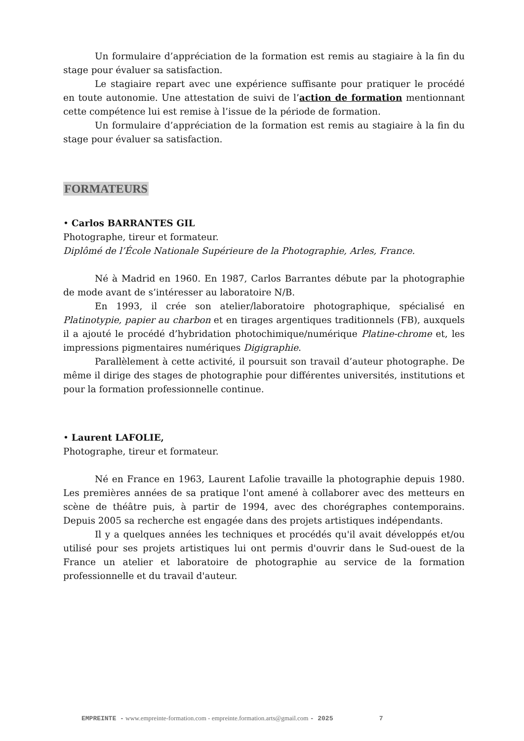Un formulaire d’appréciation de la formation est remis au stagiaire à la fin du stage pour évaluer sa satisfaction.
Le stagiaire repart avec une expérience suffisante pour pratiquer le procédé en toute autonomie. Une attestation de suivi de l’action de formation mentionnant cette compétence lui est remise à l’issue de la période de formation.
Un formulaire d’appréciation de la formation est remis au stagiaire à la fin du stage pour évaluer sa satisfaction.
FORMATEURS
• Carlos BARRANTES GIL
Photographe, tireur et formateur.
Diplômé de l’École Nationale Supérieure de la Photographie, Arles, France.
Né à Madrid en 1960. En 1987, Carlos Barrantes débute par la photographie de mode avant de s’intéresser au laboratoire N/B.
En 1993, il crée son atelier/laboratoire photographique, spécialisé en Platinotypie, papier au charbon et en tirages argentiques traditionnels (FB), auxquels il a ajouté le procédé d’hybridation photochimique/numérique Platine-chrome et, les impressions pigmentaires numériques Digigraphie.
Parallèlement à cette activité, il poursuit son travail d’auteur photographe. De même il dirige des stages de photographie pour différentes universités, institutions et pour la formation professionnelle continue.
• Laurent LAFOLIE,
Photographe, tireur et formateur.
Né en France en 1963, Laurent Lafolie travaille la photographie depuis 1980. Les premières années de sa pratique l'ont amené à collaborer avec des metteurs en scène de théâtre puis, à partir de 1994, avec des chorégraphes contemporains. Depuis 2005 sa recherche est engagée dans des projets artistiques indépendants.
Il y a quelques années les techniques et procédés qu'il avait développés et/ou utilisé pour ses projets artistiques lui ont permis d'ouvrir dans le Sud-ouest de la France un atelier et laboratoire de photographie au service de la formation professionnelle et du travail d'auteur.
EMPREINTE - www.empreinte-formation.com - empreinte.formation.arts@gmail.com - 2025 7